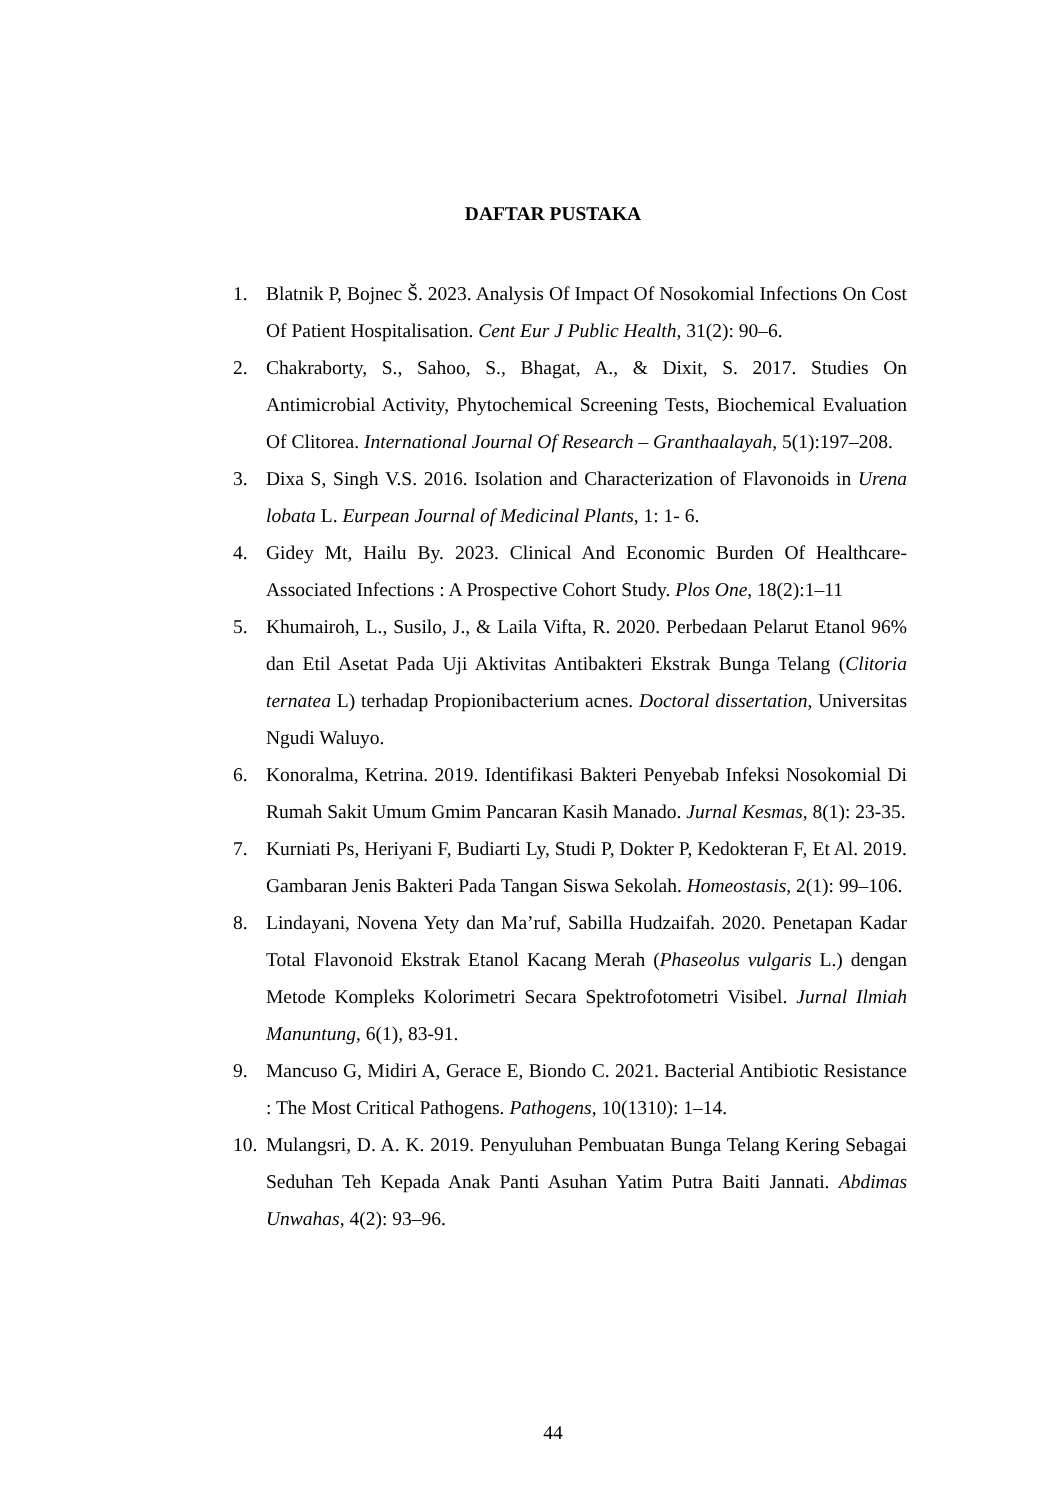DAFTAR PUSTAKA
1. Blatnik P, Bojnec Š. 2023. Analysis Of Impact Of Nosokomial Infections On Cost Of Patient Hospitalisation. Cent Eur J Public Health, 31(2): 90–6.
2. Chakraborty, S., Sahoo, S., Bhagat, A., & Dixit, S. 2017. Studies On Antimicrobial Activity, Phytochemical Screening Tests, Biochemical Evaluation Of Clitorea. International Journal Of Research – Granthaalayah, 5(1):197–208.
3. Dixa S, Singh V.S. 2016. Isolation and Characterization of Flavonoids in Urena lobata L. Eurpean Journal of Medicinal Plants, 1: 1- 6.
4. Gidey Mt, Hailu By. 2023. Clinical And Economic Burden Of Healthcare-Associated Infections : A Prospective Cohort Study. Plos One, 18(2):1–11
5. Khumairoh, L., Susilo, J., & Laila Vifta, R. 2020. Perbedaan Pelarut Etanol 96% dan Etil Asetat Pada Uji Aktivitas Antibakteri Ekstrak Bunga Telang (Clitoria ternatea L) terhadap Propionibacterium acnes. Doctoral dissertation, Universitas Ngudi Waluyo.
6. Konoralma, Ketrina. 2019. Identifikasi Bakteri Penyebab Infeksi Nosokomial Di Rumah Sakit Umum Gmim Pancaran Kasih Manado. Jurnal Kesmas, 8(1): 23-35.
7. Kurniati Ps, Heriyani F, Budiarti Ly, Studi P, Dokter P, Kedokteran F, Et Al. 2019. Gambaran Jenis Bakteri Pada Tangan Siswa Sekolah. Homeostasis, 2(1): 99–106.
8. Lindayani, Novena Yety dan Ma’ruf, Sabilla Hudzaifah. 2020. Penetapan Kadar Total Flavonoid Ekstrak Etanol Kacang Merah (Phaseolus vulgaris L.) dengan Metode Kompleks Kolorimetri Secara Spektrofotometri Visibel. Jurnal Ilmiah Manuntung, 6(1), 83-91.
9. Mancuso G, Midiri A, Gerace E, Biondo C. 2021. Bacterial Antibiotic Resistance : The Most Critical Pathogens. Pathogens, 10(1310): 1–14.
10. Mulangsri, D. A. K. 2019. Penyuluhan Pembuatan Bunga Telang Kering Sebagai Seduhan Teh Kepada Anak Panti Asuhan Yatim Putra Baiti Jannati. Abdimas Unwahas, 4(2): 93–96.
44